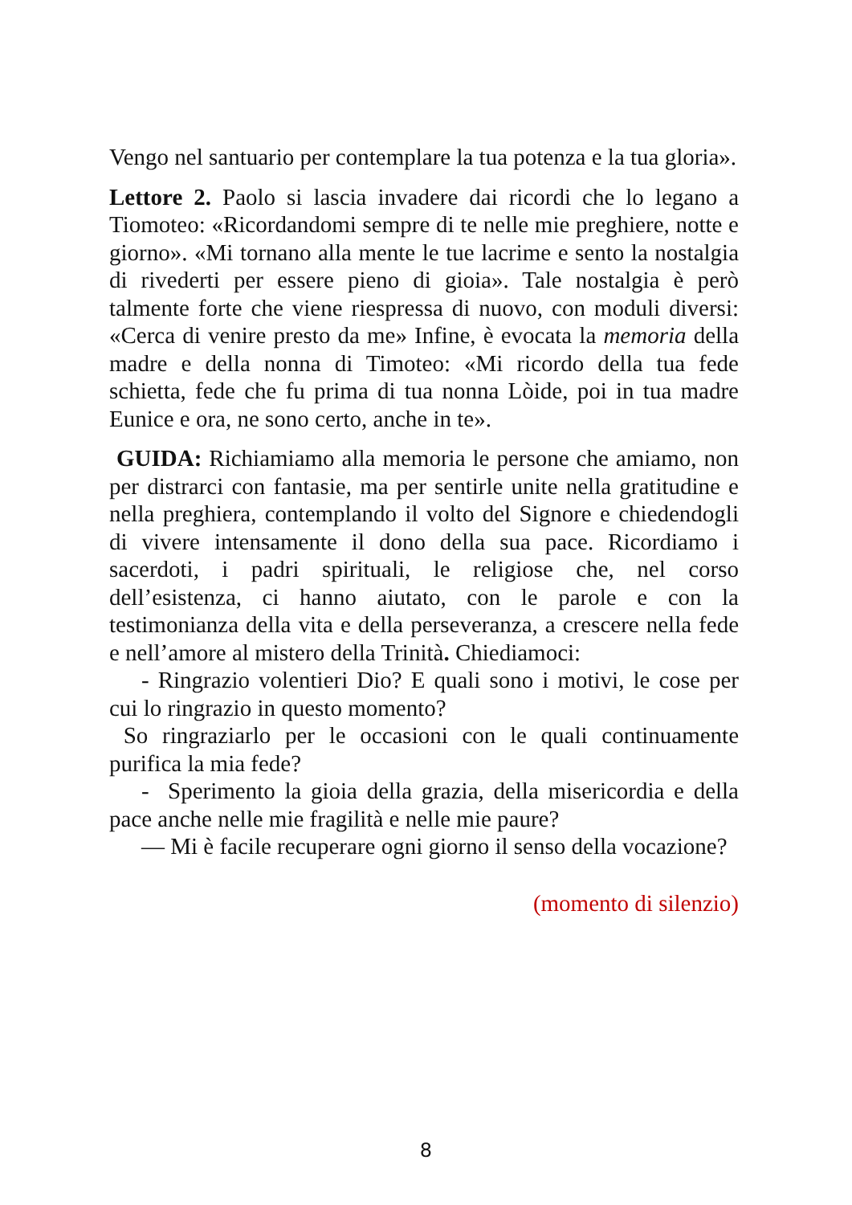Vengo nel santuario per contemplare la tua potenza e la tua gloria».
Lettore 2. Paolo si lascia invadere dai ricordi che lo legano a Tiomoteo: «Ricordandomi sempre di te nelle mie preghiere, notte e giorno». «Mi tornano alla mente le tue lacrime e sento la nostalgia di rivederti per essere pieno di gioia». Tale nostalgia è però talmente forte che viene riespressa di nuovo, con moduli diversi: «Cerca di venire presto da me» Infine, è evocata la memoria della madre e della nonna di Timoteo: «Mi ricordo della tua fede schietta, fede che fu prima di tua nonna Lòide, poi in tua madre Eunice e ora, ne sono certo, anche in te».
GUIDA: Richiamiamo alla memoria le persone che amiamo, non per distrarci con fantasie, ma per sentirle unite nella gratitudine e nella preghiera, contemplando il volto del Signore e chiedendogli di vivere intensamente il dono della sua pace. Ricordiamo i sacerdoti, i padri spirituali, le religiose che, nel corso dell’esistenza, ci hanno aiutato, con le parole e con la testimonianza della vita e della perseveranza, a crescere nella fede e nell’amore al mistero della Trinità. Chiediamoci:
- Ringrazio volentieri Dio? E quali sono i motivi, le cose per cui lo ringrazio in questo momento?
So ringraziarlo per le occasioni con le quali continuamente purifica la mia fede?
- Sperimento la gioia della grazia, della misericordia e della pace anche nelle mie fragilità e nelle mie paure?
— Mi è facile recuperare ogni giorno il senso della vocazione?
(momento di silenzio)
8